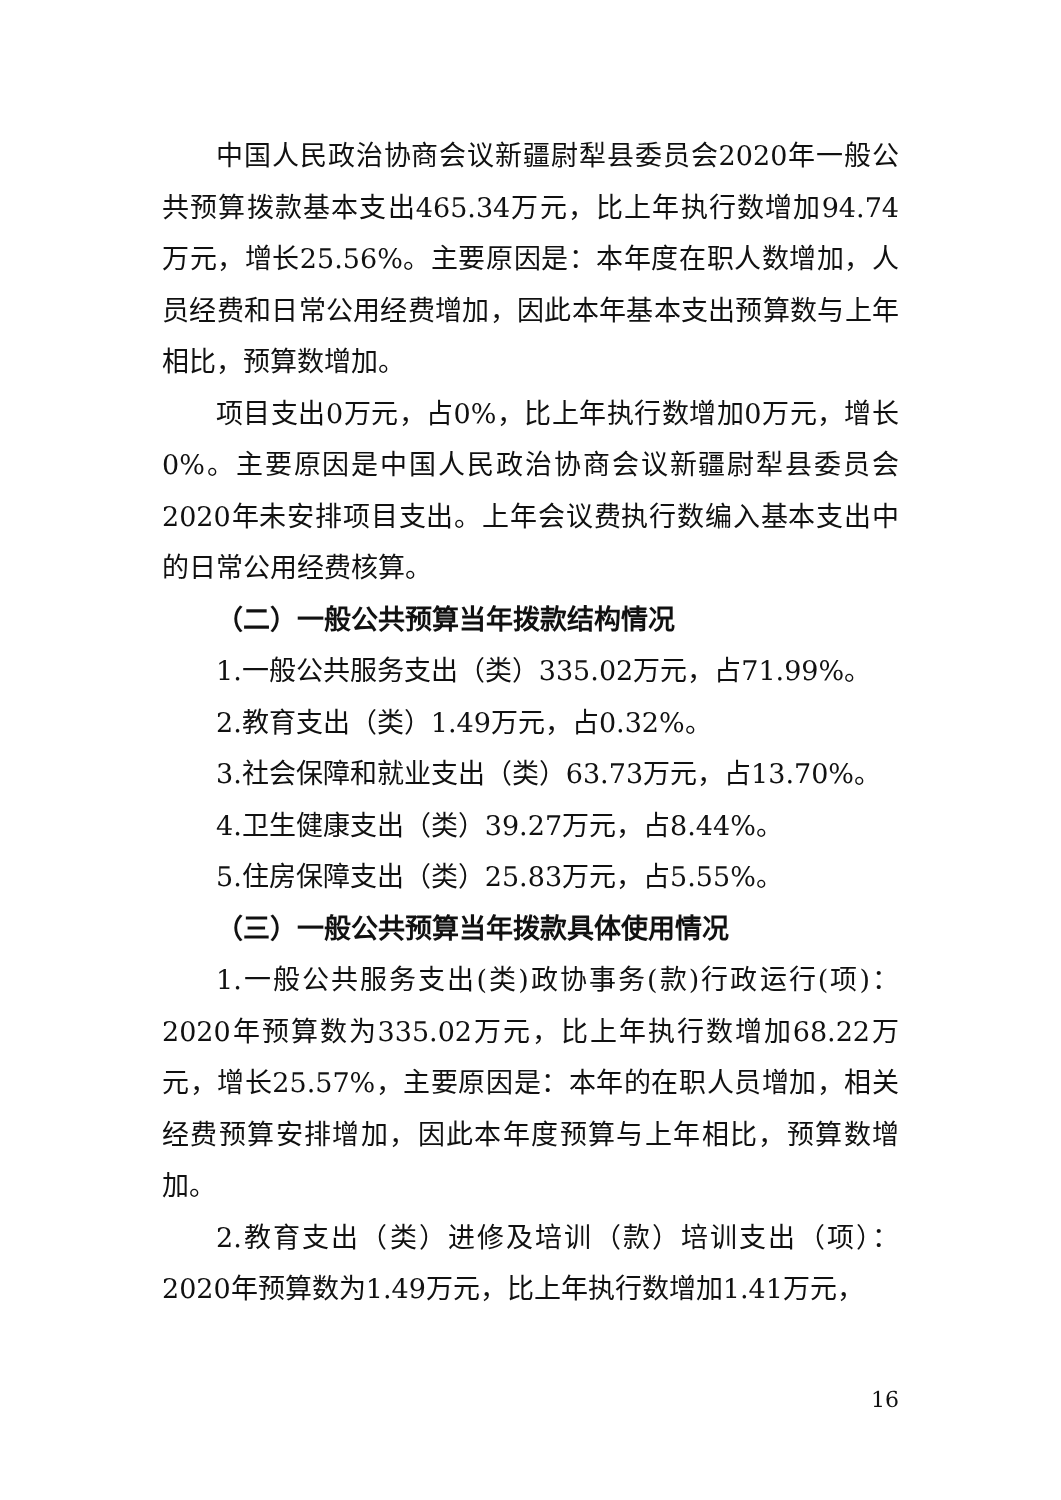中国人民政治协商会议新疆尉犁县委员会2020年一般公共预算拨款基本支出465.34万元，比上年执行数增加94.74万元，增长25.56%。主要原因是：本年度在职人数增加，人员经费和日常公用经费增加，因此本年基本支出预算数与上年相比，预算数增加。
项目支出0万元，占0%，比上年执行数增加0万元，增长0%。主要原因是中国人民政治协商会议新疆尉犁县委员会2020年未安排项目支出。上年会议费执行数编入基本支出中的日常公用经费核算。
（二）一般公共预算当年拨款结构情况
1.一般公共服务支出（类）335.02万元，占71.99%。
2.教育支出（类）1.49万元，占0.32%。
3.社会保障和就业支出（类）63.73万元，占13.70%。
4.卫生健康支出（类）39.27万元，占8.44%。
5.住房保障支出（类）25.83万元，占5.55%。
（三）一般公共预算当年拨款具体使用情况
1.一般公共服务支出(类)政协事务(款)行政运行(项)：2020年预算数为335.02万元，比上年执行数增加68.22万元，增长25.57%，主要原因是：本年的在职人员增加，相关经费预算安排增加，因此本年度预算与上年相比，预算数增加。
2.教育支出（类）进修及培训（款）培训支出（项）：2020年预算数为1.49万元，比上年执行数增加1.41万元，
16